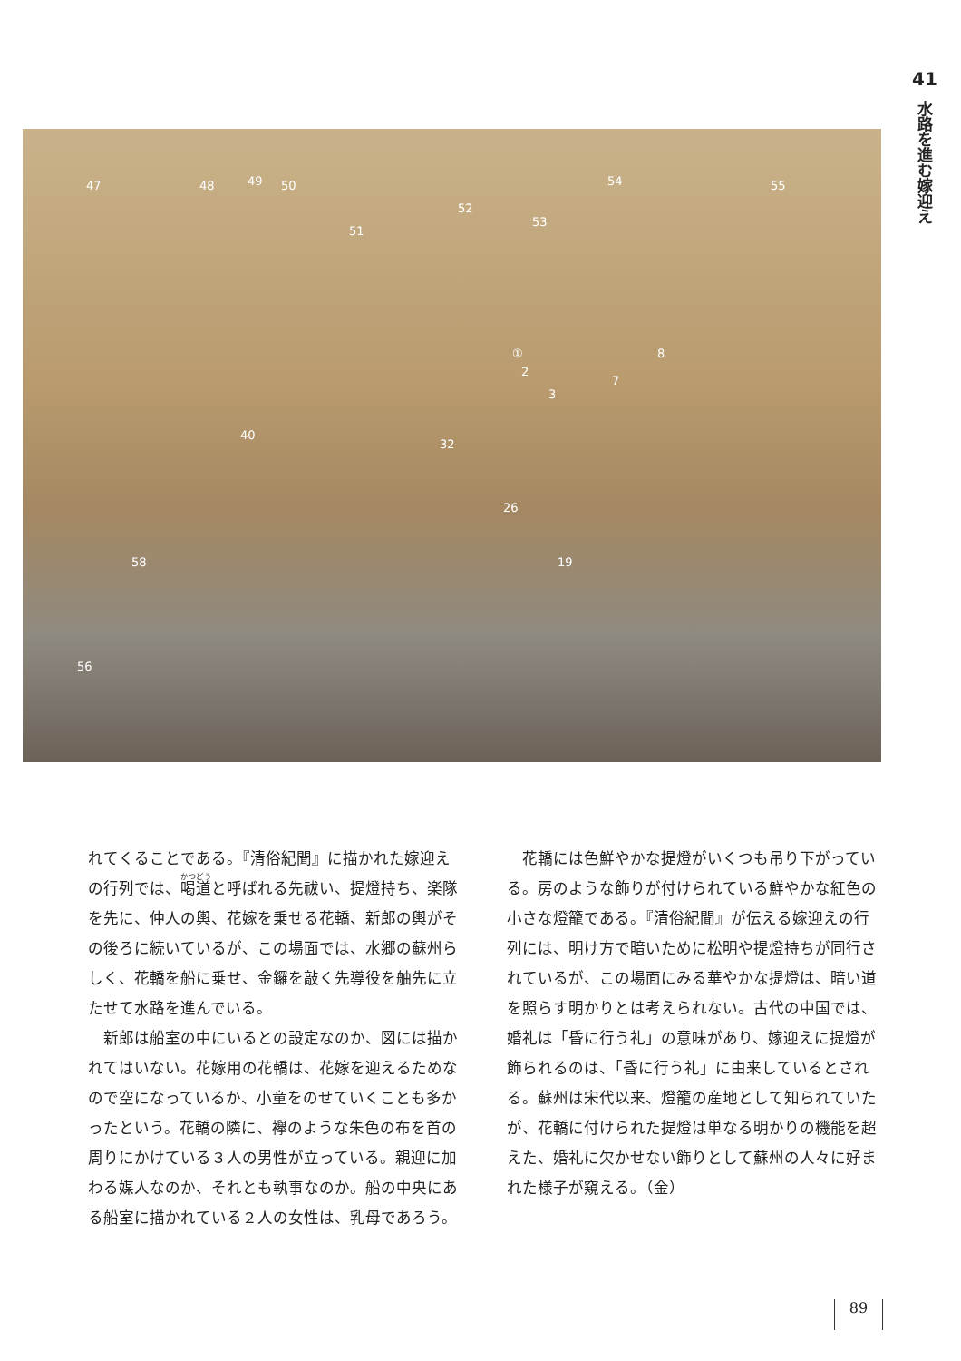41
水路を進む嫁迎え
47 48 49 50
51
52
53
54 55
①
2
3
7
8
32
40
26
58 19
56
れてくることである。『清俗紀聞』に描かれた嫁迎えの行列では、喝道と呼ばれる先祓い、提燈持ち、楽隊を先に、仲人の輿、花嫁を乗せる花轎、新郎の輿がその後ろに続いているが、この場面では、水郷の蘇州らしく、花轎を船に乗せ、金鑼を敲く先導役を舳先に立たせて水路を進んでいる。
新郎は船室の中にいるとの設定なのか、図には描かれてはいない。花嫁用の花轎は、花嫁を迎えるためなので空になっているか、小童をのせていくことも多かったという。花轎の隣に、襷のような朱色の布を首の周りにかけている３人の男性が立っている。親迎に加わる媒人なのか、それとも執事なのか。船の中央にある船室に描かれている２人の女性は、乳母であろう。
花轎には色鮮やかな提燈がいくつも吊り下がっている。房のような飾りが付けられている鮮やかな紅色の小さな燈籠である。『清俗紀聞』が伝える嫁迎えの行列には、明け方で暗いために松明や提燈持ちが同行されているが、この場面にみる華やかな提燈は、暗い道を照らす明かりとは考えられない。古代の中国では、婚礼は「昏に行う礼」の意味があり、嫁迎えに提燈が飾られるのは、「昏に行う礼」に由来しているとされる。蘇州は宋代以来、燈籠の産地として知られていたが、花轎に付けられた提燈は単なる明かりの機能を超えた、婚礼に欠かせない飾りとして蘇州の人々に好まれた様子が窺える。（金）
89